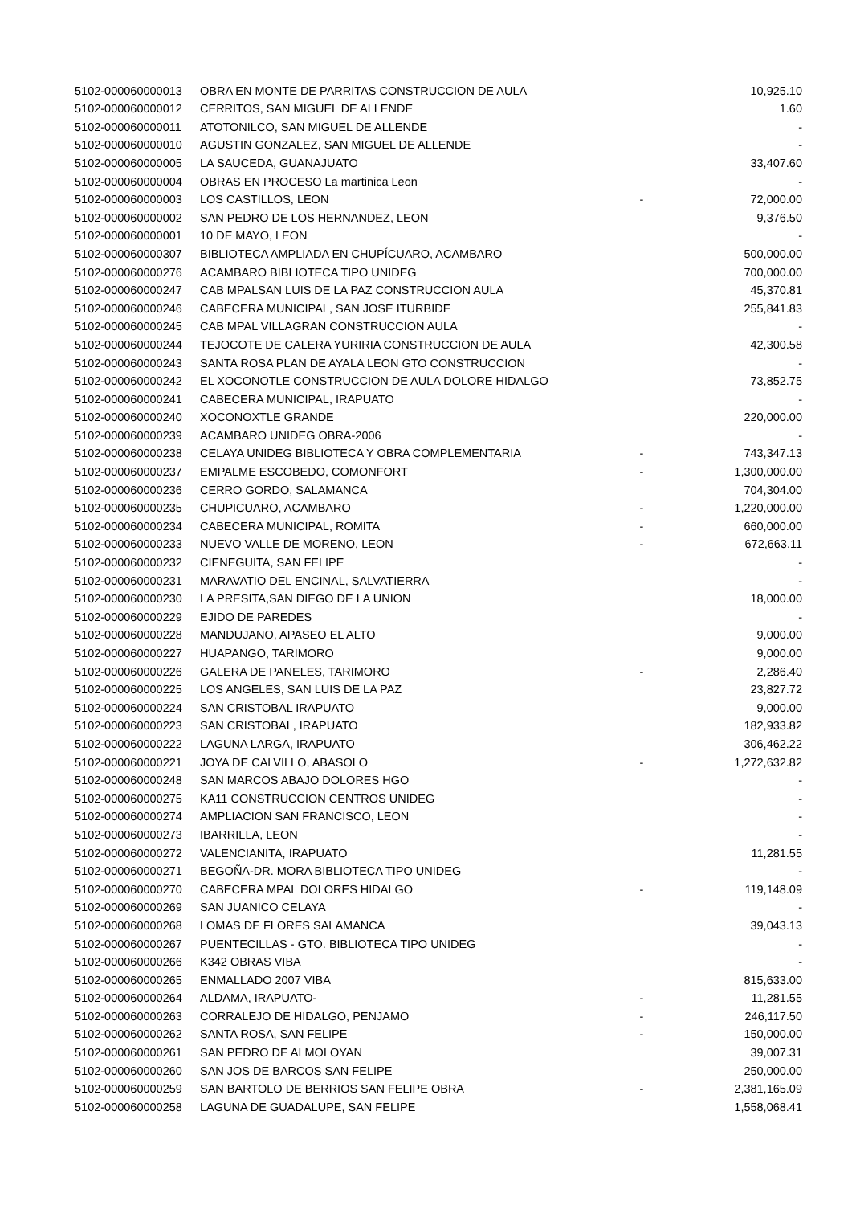| 5102-000060000013 | OBRA EN MONTE DE PARRITAS CONSTRUCCION DE AULA | | 10,925.10 |
| 5102-000060000012 | CERRITOS, SAN MIGUEL DE ALLENDE | | 1.60 |
| 5102-000060000011 | ATOTONILCO, SAN MIGUEL DE ALLENDE | | - |
| 5102-000060000010 | AGUSTIN GONZALEZ, SAN MIGUEL DE ALLENDE | | - |
| 5102-000060000005 | LA SAUCEDA, GUANAJUATO | | 33,407.60 |
| 5102-000060000004 | OBRAS EN PROCESO La martinica Leon | | - |
| 5102-000060000003 | LOS CASTILLOS, LEON | - | 72,000.00 |
| 5102-000060000002 | SAN PEDRO DE LOS HERNANDEZ, LEON | | 9,376.50 |
| 5102-000060000001 | 10 DE MAYO, LEON | | - |
| 5102-000060000307 | BIBLIOTECA AMPLIADA EN CHUPÍCUARO, ACAMBARO | | 500,000.00 |
| 5102-000060000276 | ACAMBARO BIBLIOTECA TIPO UNIDEG | | 700,000.00 |
| 5102-000060000247 | CAB MPALSAN LUIS DE LA PAZ CONSTRUCCION AULA | | 45,370.81 |
| 5102-000060000246 | CABECERA MUNICIPAL, SAN JOSE ITURBIDE | | 255,841.83 |
| 5102-000060000245 | CAB MPAL VILLAGRAN CONSTRUCCION AULA | | - |
| 5102-000060000244 | TEJOCOTE DE CALERA YURIRIA CONSTRUCCION DE AULA | | 42,300.58 |
| 5102-000060000243 | SANTA ROSA PLAN DE AYALA LEON GTO CONSTRUCCION | | - |
| 5102-000060000242 | EL XOCONOTLE CONSTRUCCION DE AULA DOLORE HIDALGO | | 73,852.75 |
| 5102-000060000241 | CABECERA MUNICIPAL, IRAPUATO | | - |
| 5102-000060000240 | XOCONOXTLE GRANDE | | 220,000.00 |
| 5102-000060000239 | ACAMBARO UNIDEG OBRA-2006 | | - |
| 5102-000060000238 | CELAYA UNIDEG BIBLIOTECA Y OBRA COMPLEMENTARIA | - | 743,347.13 |
| 5102-000060000237 | EMPALME ESCOBEDO, COMONFORT | - | 1,300,000.00 |
| 5102-000060000236 | CERRO GORDO, SALAMANCA | | 704,304.00 |
| 5102-000060000235 | CHUPICUARO, ACAMBARO | - | 1,220,000.00 |
| 5102-000060000234 | CABECERA MUNICIPAL, ROMITA | - | 660,000.00 |
| 5102-000060000233 | NUEVO VALLE DE MORENO, LEON | - | 672,663.11 |
| 5102-000060000232 | CIENEGUITA, SAN FELIPE | | - |
| 5102-000060000231 | MARAVATIO DEL ENCINAL, SALVATIERRA | | - |
| 5102-000060000230 | LA PRESITA,SAN DIEGO DE LA UNION | | 18,000.00 |
| 5102-000060000229 | EJIDO DE PAREDES | | - |
| 5102-000060000228 | MANDUJANO, APASEO EL ALTO | | 9,000.00 |
| 5102-000060000227 | HUAPANGO, TARIMORO | | 9,000.00 |
| 5102-000060000226 | GALERA DE PANELES, TARIMORO | - | 2,286.40 |
| 5102-000060000225 | LOS ANGELES, SAN LUIS DE LA PAZ | | 23,827.72 |
| 5102-000060000224 | SAN CRISTOBAL IRAPUATO | | 9,000.00 |
| 5102-000060000223 | SAN CRISTOBAL, IRAPUATO | | 182,933.82 |
| 5102-000060000222 | LAGUNA LARGA, IRAPUATO | | 306,462.22 |
| 5102-000060000221 | JOYA DE CALVILLO, ABASOLO | - | 1,272,632.82 |
| 5102-000060000248 | SAN MARCOS ABAJO DOLORES HGO | | - |
| 5102-000060000275 | KA11 CONSTRUCCION CENTROS UNIDEG | | - |
| 5102-000060000274 | AMPLIACION SAN FRANCISCO, LEON | | - |
| 5102-000060000273 | IBARRILLA, LEON | | - |
| 5102-000060000272 | VALENCIANITA, IRAPUATO | | 11,281.55 |
| 5102-000060000271 | BEGOÑA-DR. MORA BIBLIOTECA TIPO UNIDEG | | - |
| 5102-000060000270 | CABECERA MPAL DOLORES HIDALGO | - | 119,148.09 |
| 5102-000060000269 | SAN JUANICO CELAYA | | - |
| 5102-000060000268 | LOMAS DE FLORES SALAMANCA | | 39,043.13 |
| 5102-000060000267 | PUENTECILLAS - GTO. BIBLIOTECA TIPO UNIDEG | | - |
| 5102-000060000266 | K342 OBRAS VIBA | | - |
| 5102-000060000265 | ENMALLADO 2007 VIBA | | 815,633.00 |
| 5102-000060000264 | ALDAMA, IRAPUATO- | - | 11,281.55 |
| 5102-000060000263 | CORRALEJO DE HIDALGO, PENJAMO | - | 246,117.50 |
| 5102-000060000262 | SANTA ROSA, SAN FELIPE | - | 150,000.00 |
| 5102-000060000261 | SAN PEDRO DE ALMOLOYAN | | 39,007.31 |
| 5102-000060000260 | SAN JOS DE BARCOS SAN FELIPE | | 250,000.00 |
| 5102-000060000259 | SAN BARTOLO DE BERRIOS SAN FELIPE OBRA | - | 2,381,165.09 |
| 5102-000060000258 | LAGUNA DE GUADALUPE, SAN FELIPE | | 1,558,068.41 |